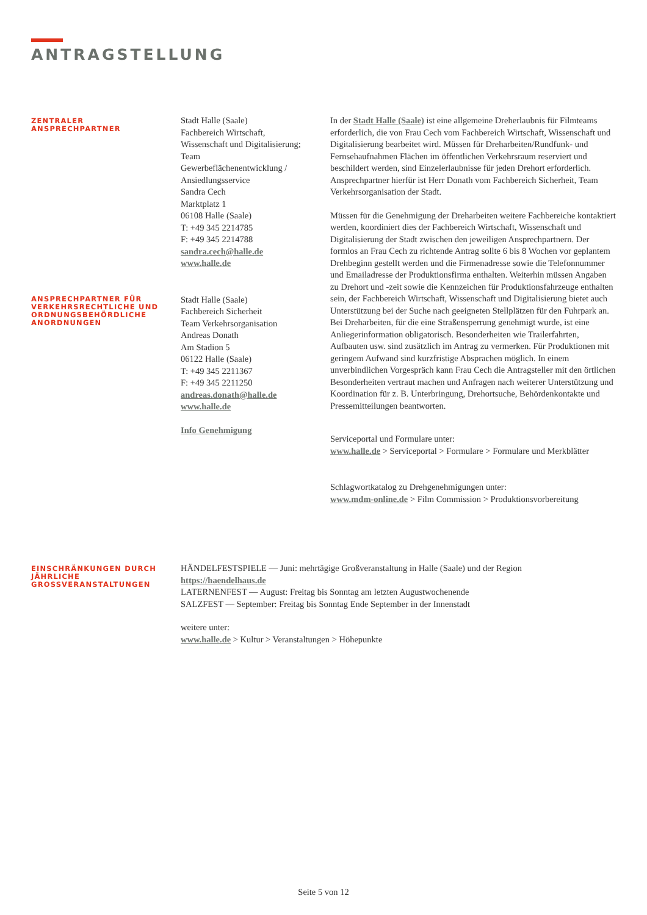ANTRAGSTELLUNG
ZENTRALER
ANSPRECHPARTNER
Stadt Halle (Saale)
Fachbereich Wirtschaft,
Wissenschaft und Digitalisierung;
Team
Gewerbeflächenentwicklung /
Ansiedlungsservice
Sandra Cech
Marktplatz 1
06108 Halle (Saale)
T: +49 345 2214785
F: +49 345 2214788
sandra.cech@halle.de
www.halle.de
ANSPRECHPARTNER FÜR VERKEHRSRECHTLICHE UND ORDNUNGSBEHÖRDLICHE ANORDNUNGEN
Stadt Halle (Saale)
Fachbereich Sicherheit
Team Verkehrsorganisation
Andreas Donath
Am Stadion 5
06122 Halle (Saale)
T: +49 345 2211367
F: +49 345 2211250
andreas.donath@halle.de
www.halle.de
Info Genehmigung
In der Stadt Halle (Saale) ist eine allgemeine Dreherlaubnis für Filmteams erforderlich, die von Frau Cech vom Fachbereich Wirtschaft, Wissenschaft und Digitalisierung bearbeitet wird. Müssen für Dreharbeiten/Rundfunk- und Fernsehaufnahmen Flächen im öffentlichen Verkehrsraum reserviert und beschildert werden, sind Einzelerlaubnisse für jeden Drehort erforderlich. Ansprechpartner hierfür ist Herr Donath vom Fachbereich Sicherheit, Team Verkehrsorganisation der Stadt.
Müssen für die Genehmigung der Dreharbeiten weitere Fachbereiche kontaktiert werden, koordiniert dies der Fachbereich Wirtschaft, Wissenschaft und Digitalisierung der Stadt zwischen den jeweiligen Ansprechpartnern. Der formlos an Frau Cech zu richtende Antrag sollte 6 bis 8 Wochen vor geplantem Drehbeginn gestellt werden und die Firmenadresse sowie die Telefonnummer und Emailadresse der Produktionsfirma enthalten. Weiterhin müssen Angaben zu Drehort und -zeit sowie die Kennzeichen für Produktionsfahrzeuge enthalten sein, der Fachbereich Wirtschaft, Wissenschaft und Digitalisierung bietet auch Unterstützung bei der Suche nach geeigneten Stellplätzen für den Fuhrpark an. Bei Dreharbeiten, für die eine Straßensperrung genehmigt wurde, ist eine Anliegerinformation obligatorisch. Besonderheiten wie Trailerfahrten, Aufbauten usw. sind zusätzlich im Antrag zu vermerken. Für Produktionen mit geringem Aufwand sind kurzfristige Absprachen möglich. In einem unverbindlichen Vorgespräch kann Frau Cech die Antragsteller mit den örtlichen Besonderheiten vertraut machen und Anfragen nach weiterer Unterstützung und Koordination für z. B. Unterbringung, Drehortsuche, Behördenkontakte und Pressemitteilungen beantworten.
Serviceportal und Formulare unter:
www.halle.de > Serviceportal > Formulare > Formulare und Merkblätter
Schlagwortkatalog zu Drehgenehmigungen unter:
www.mdm-online.de > Film Commission > Produktionsvorbereitung
EINSCHRÄNKUNGEN DURCH JÄHRLICHE GROSSVERANSTALTUNGEN
HÄNDELFESTSPIELE — Juni: mehrtägige Großveranstaltung in Halle (Saale) und der Region
https://haendelhaus.de
LATERNENFEST — August: Freitag bis Sonntag am letzten Augustwochenende
SALZFEST — September: Freitag bis Sonntag Ende September in der Innenstadt
weitere unter:
www.halle.de > Kultur > Veranstaltungen > Höhepunkte
Seite 5 von 12